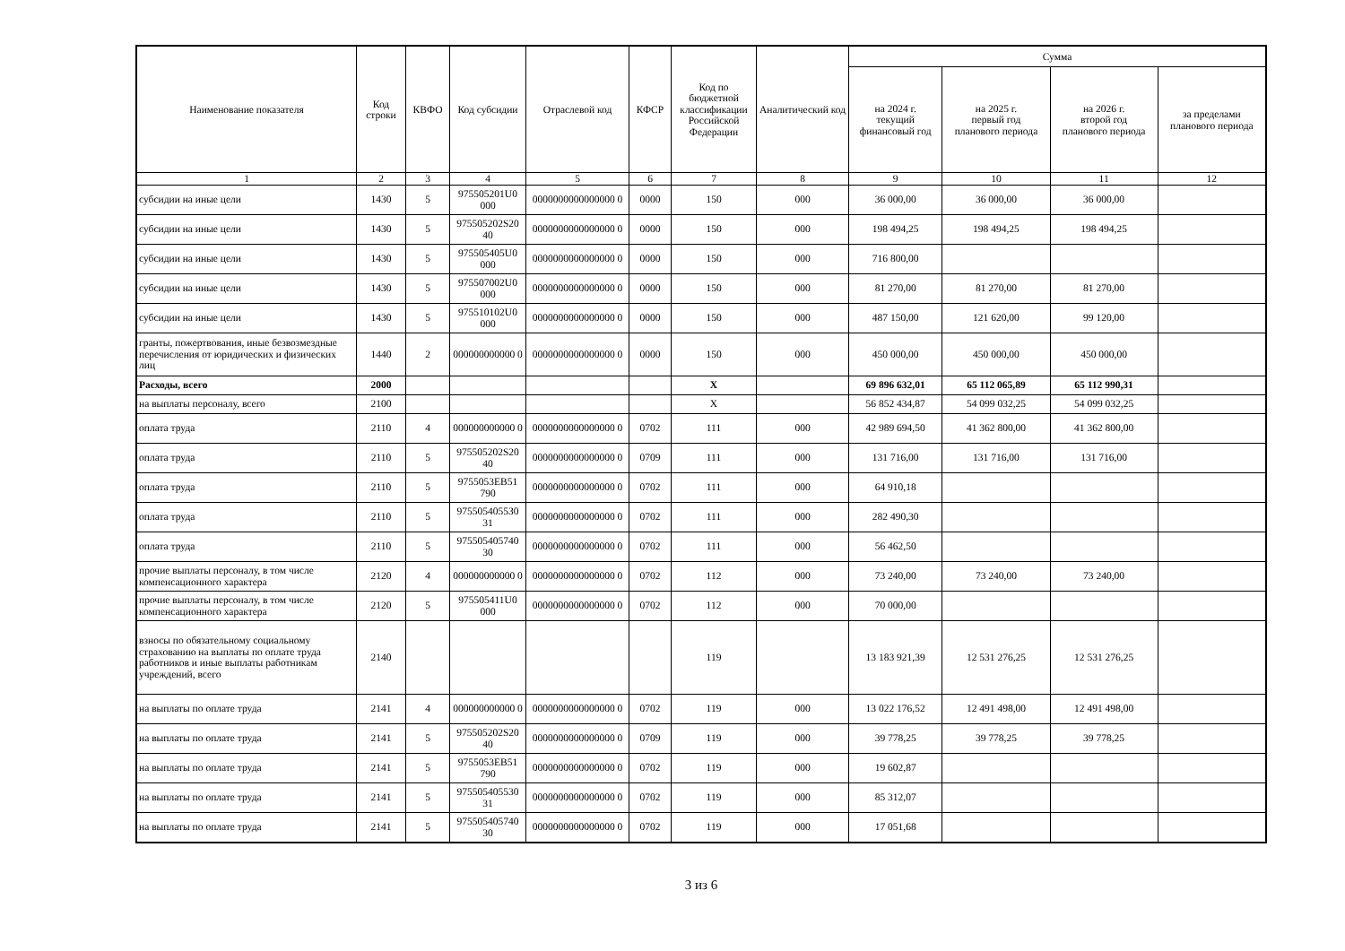| Наименование показателя | Код строки | КВФО | Код субсидии | Отраслевой код | КФСР | Код по бюджетной классификации Российской Федерации | Аналитический код | Сумма | | | |
| --- | --- | --- | --- | --- | --- | --- | --- | --- | --- | --- | --- |
| | | | | | | | | на 2024 г. текущий финансовый год | на 2025 г. первый год планового периода | на 2026 г. второй год планового периода | за пределами планового периода |
| 1 | 2 | 3 | 4 | 5 | 6 | 7 | 8 | 9 | 10 | 11 | 12 |
| субсидии на иные цели | 1430 | 5 | 975505201U0 000 | 0000000000000000 0 | 0000 | 150 | 000 | 36 000,00 | 36 000,00 | 36 000,00 | |
| субсидии на иные цели | 1430 | 5 | 975505202S20 40 | 0000000000000000 0 | 0000 | 150 | 000 | 198 494,25 | 198 494,25 | 198 494,25 | |
| субсидии на иные цели | 1430 | 5 | 975505405U0 000 | 0000000000000000 0 | 0000 | 150 | 000 | 716 800,00 | | | |
| субсидии на иные цели | 1430 | 5 | 975507002U0 000 | 0000000000000000 0 | 0000 | 150 | 000 | 81 270,00 | 81 270,00 | 81 270,00 | |
| субсидии на иные цели | 1430 | 5 | 975510102U0 000 | 0000000000000000 0 | 0000 | 150 | 000 | 487 150,00 | 121 620,00 | 99 120,00 | |
| гранты, пожертвования, иные безвозмездные перечисления от юридических и физических лиц | 1440 | 2 | 000000000000 0 | 0000000000000000 0 | 0000 | 150 | 000 | 450 000,00 | 450 000,00 | 450 000,00 | |
| Расходы, всего | 2000 | | | | | X | | 69 896 632,01 | 65 112 065,89 | 65 112 990,31 | |
| на выплаты персоналу, всего | 2100 | | | | | X | | 56 852 434,87 | 54 099 032,25 | 54 099 032,25 | |
| оплата труда | 2110 | 4 | 000000000000 0 | 0000000000000000 0 | 0702 | 111 | 000 | 42 989 694,50 | 41 362 800,00 | 41 362 800,00 | |
| оплата труда | 2110 | 5 | 975505202S20 40 | 0000000000000000 0 | 0709 | 111 | 000 | 131 716,00 | 131 716,00 | 131 716,00 | |
| оплата труда | 2110 | 5 | 9755053EB51 790 | 0000000000000000 0 | 0702 | 111 | 000 | 64 910,18 | | | |
| оплата труда | 2110 | 5 | 9755054055З0 31 | 0000000000000000 0 | 0702 | 111 | 000 | 282 490,30 | | | |
| оплата труда | 2110 | 5 | 975505405740 30 | 0000000000000000 0 | 0702 | 111 | 000 | 56 462,50 | | | |
| прочие выплаты персоналу, в том числе компенсационного характера | 2120 | 4 | 000000000000 0 | 0000000000000000 0 | 0702 | 112 | 000 | 73 240,00 | 73 240,00 | 73 240,00 | |
| прочие выплаты персоналу, в том числе компенсационного характера | 2120 | 5 | 975505411U0 000 | 0000000000000000 0 | 0702 | 112 | 000 | 70 000,00 | | | |
| взносы по обязательному социальному страхованию на выплаты по оплате труда работников и иные выплаты работникам учреждений, всего | 2140 | | | | | 119 | | 13 183 921,39 | 12 531 276,25 | 12 531 276,25 | |
| на выплаты по оплате труда | 2141 | 4 | 000000000000 0 | 0000000000000000 0 | 0702 | 119 | 000 | 13 022 176,52 | 12 491 498,00 | 12 491 498,00 | |
| на выплаты по оплате труда | 2141 | 5 | 975505202S20 40 | 0000000000000000 0 | 0709 | 119 | 000 | 39 778,25 | 39 778,25 | 39 778,25 | |
| на выплаты по оплате труда | 2141 | 5 | 9755053EB51 790 | 0000000000000000 0 | 0702 | 119 | 000 | 19 602,87 | | | |
| на выплаты по оплате труда | 2141 | 5 | 975505405530 31 | 0000000000000000 0 | 0702 | 119 | 000 | 85 312,07 | | | |
| на выплаты по оплате труда | 2141 | 5 | 975505405740 30 | 0000000000000000 0 | 0702 | 119 | 000 | 17 051,68 | | | |
3 из 6